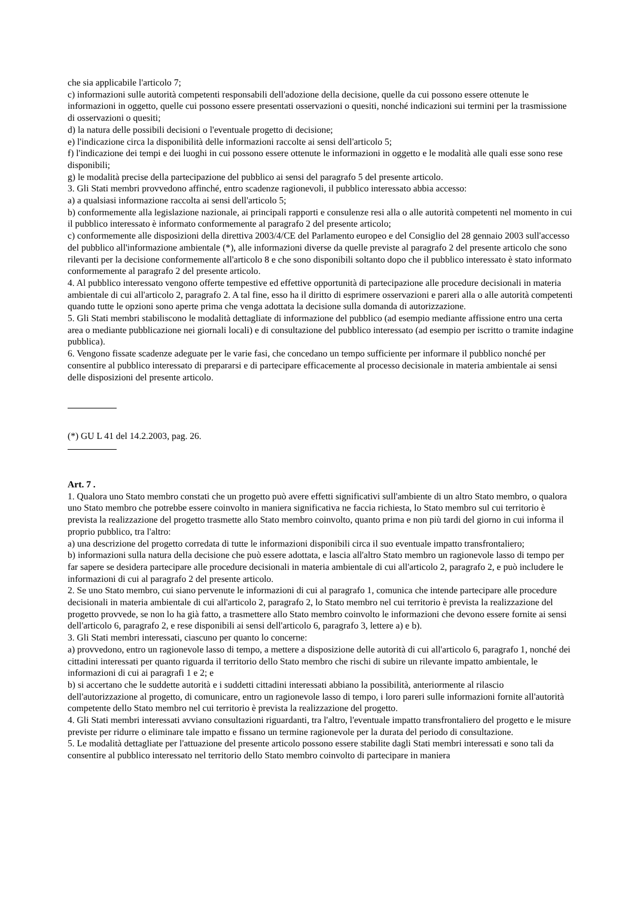che sia applicabile l'articolo 7;
c) informazioni sulle autorità competenti responsabili dell'adozione della decisione, quelle da cui possono essere ottenute le informazioni in oggetto, quelle cui possono essere presentati osservazioni o quesiti, nonché indicazioni sui termini per la trasmissione di osservazioni o quesiti;
d) la natura delle possibili decisioni o l'eventuale progetto di decisione;
e) l'indicazione circa la disponibilità delle informazioni raccolte ai sensi dell'articolo 5;
f) l'indicazione dei tempi e dei luoghi in cui possono essere ottenute le informazioni in oggetto e le modalità alle quali esse sono rese disponibili;
g) le modalità precise della partecipazione del pubblico ai sensi del paragrafo 5 del presente articolo.
3. Gli Stati membri provvedono affinché, entro scadenze ragionevoli, il pubblico interessato abbia accesso:
a) a qualsiasi informazione raccolta ai sensi dell'articolo 5;
b) conformemente alla legislazione nazionale, ai principali rapporti e consulenze resi alla o alle autorità competenti nel momento in cui il pubblico interessato è informato conformemente al paragrafo 2 del presente articolo;
c) conformemente alle disposizioni della direttiva 2003/4/CE del Parlamento europeo e del Consiglio del 28 gennaio 2003 sull'accesso del pubblico all'informazione ambientale (*), alle informazioni diverse da quelle previste al paragrafo 2 del presente articolo che sono rilevanti per la decisione conformemente all'articolo 8 e che sono disponibili soltanto dopo che il pubblico interessato è stato informato conformemente al paragrafo 2 del presente articolo.
4. Al pubblico interessato vengono offerte tempestive ed effettive opportunità di partecipazione alle procedure decisionali in materia ambientale di cui all'articolo 2, paragrafo 2. A tal fine, esso ha il diritto di esprimere osservazioni e pareri alla o alle autorità competenti quando tutte le opzioni sono aperte prima che venga adottata la decisione sulla domanda di autorizzazione.
5. Gli Stati membri stabiliscono le modalità dettagliate di informazione del pubblico (ad esempio mediante affissione entro una certa area o mediante pubblicazione nei giornali locali) e di consultazione del pubblico interessato (ad esempio per iscritto o tramite indagine pubblica).
6. Vengono fissate scadenze adeguate per le varie fasi, che concedano un tempo sufficiente per informare il pubblico nonché per consentire al pubblico interessato di prepararsi e di partecipare efficacemente al processo decisionale in materia ambientale ai sensi delle disposizioni del presente articolo.
(*) GU L 41 del 14.2.2003, pag. 26.
Art. 7 .
1. Qualora uno Stato membro constati che un progetto può avere effetti significativi sull'ambiente di un altro Stato membro, o qualora uno Stato membro che potrebbe essere coinvolto in maniera significativa ne faccia richiesta, lo Stato membro sul cui territorio è prevista la realizzazione del progetto trasmette allo Stato membro coinvolto, quanto prima e non più tardi del giorno in cui informa il proprio pubblico, tra l'altro:
a) una descrizione del progetto corredata di tutte le informazioni disponibili circa il suo eventuale impatto transfrontaliero;
b) informazioni sulla natura della decisione che può essere adottata, e lascia all'altro Stato membro un ragionevole lasso di tempo per far sapere se desidera partecipare alle procedure decisionali in materia ambientale di cui all'articolo 2, paragrafo 2, e può includere le informazioni di cui al paragrafo 2 del presente articolo.
2. Se uno Stato membro, cui siano pervenute le informazioni di cui al paragrafo 1, comunica che intende partecipare alle procedure decisionali in materia ambientale di cui all'articolo 2, paragrafo 2, lo Stato membro nel cui territorio è prevista la realizzazione del progetto provvede, se non lo ha già fatto, a trasmettere allo Stato membro coinvolto le informazioni che devono essere fornite ai sensi dell'articolo 6, paragrafo 2, e rese disponibili ai sensi dell'articolo 6, paragrafo 3, lettere a) e b).
3. Gli Stati membri interessati, ciascuno per quanto lo concerne:
a) provvedono, entro un ragionevole lasso di tempo, a mettere a disposizione delle autorità di cui all'articolo 6, paragrafo 1, nonché dei cittadini interessati per quanto riguarda il territorio dello Stato membro che rischi di subire un rilevante impatto ambientale, le informazioni di cui ai paragrafi 1 e 2; e
b) si accertano che le suddette autorità e i suddetti cittadini interessati abbiano la possibilità, anteriormente al rilascio dell'autorizzazione al progetto, di comunicare, entro un ragionevole lasso di tempo, i loro pareri sulle informazioni fornite all'autorità competente dello Stato membro nel cui territorio è prevista la realizzazione del progetto.
4. Gli Stati membri interessati avviano consultazioni riguardanti, tra l'altro, l'eventuale impatto transfrontaliero del progetto e le misure previste per ridurre o eliminare tale impatto e fissano un termine ragionevole per la durata del periodo di consultazione.
5. Le modalità dettagliate per l'attuazione del presente articolo possono essere stabilite dagli Stati membri interessati e sono tali da consentire al pubblico interessato nel territorio dello Stato membro coinvolto di partecipare in maniera